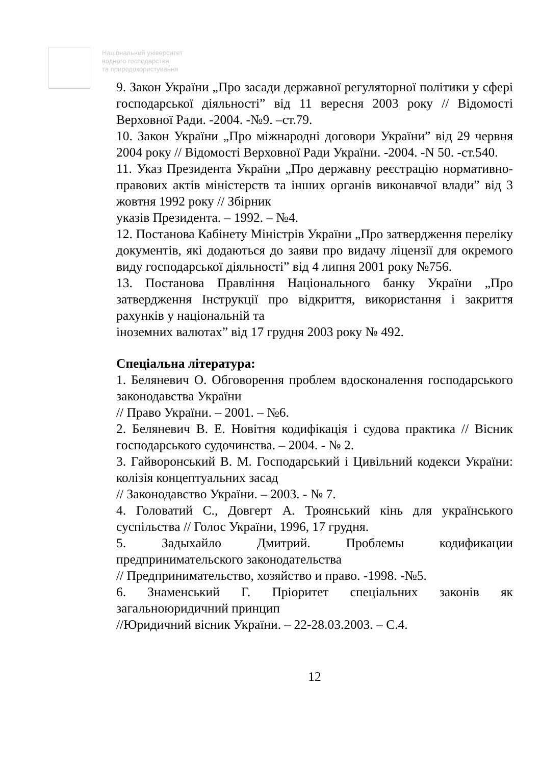Національний університет
водного господарства
та природокористування
9. Закон України „Про засади державної регуляторної політики у сфері господарської діяльності” від 11 вересня 2003 року // Відомості Верховної Ради. -2004. -№9. –ст.79.
10. Закон України „Про міжнародні договори України” від 29 червня 2004 року // Відомості Верховної Ради України. -2004. -N 50. -ст.540.
11. Указ Президента України „Про державну реєстрацію нормативно-правових актів міністерств та інших органів виконавчої влади” від 3 жовтня 1992 року // Збірник
указів Президента. – 1992. – №4.
12. Постанова Кабінету Міністрів України „Про затвердження переліку документів, які додаються до заяви про видачу ліцензії для окремого виду господарської діяльності” від 4 липня 2001 року №756.
13. Постанова Правління Національного банку України „Про затвердження Інструкції про відкриття, використання і закриття рахунків у національній та
іноземних валютах” від 17 грудня 2003 року № 492.
Спеціальна література:
1. Беляневич О. Обговорення проблем вдосконалення господарського законодавства України
// Право України. – 2001. – №6.
2. Беляневич В. Е. Новітня кодифікація і судова практика // Вісник господарського судочинства. – 2004. - № 2.
3. Гайворонський В. М. Господарський і Цивільний кодекси України: колізія концептуальних засад
// Законодавство України. – 2003. - № 7.
4. Головатий С., Довгерт А. Троянський кінь для українського суспільства // Голос України, 1996, 17 грудня.
5. Задыхайло Дмитрий. Проблемы кодификации предпринимательского законодательства
// Предпринимательство, хозяйство и право. -1998. -№5.
6. Знаменський Г. Пріоритет спеціальних законів як загальноюридичний принцип
//Юридичний вісник України. – 22-28.03.2003. – С.4.
12